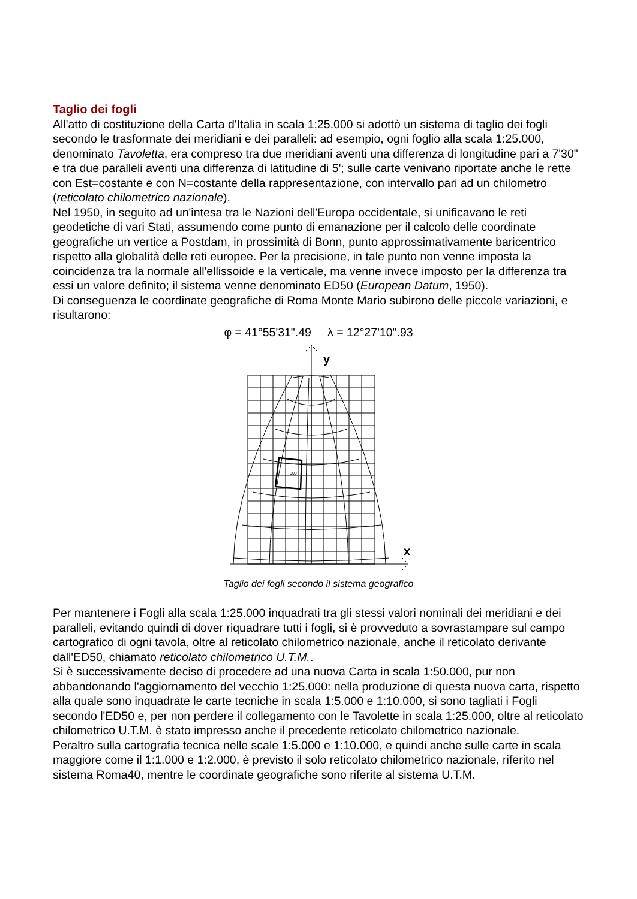Taglio dei fogli
All'atto di costituzione della Carta d'Italia in scala 1:25.000 si adottò un sistema di taglio dei fogli secondo le trasformate dei meridiani e dei paralleli: ad esempio, ogni foglio alla scala 1:25.000, denominato Tavoletta, era compreso tra due meridiani aventi una differenza di longitudine pari a 7'30" e tra due paralleli aventi una differenza di latitudine di 5'; sulle carte venivano riportate anche le rette con Est=costante e con N=costante della rappresentazione, con intervallo pari ad un chilometro (reticolato chilometrico nazionale).
Nel 1950, in seguito ad un'intesa tra le Nazioni dell'Europa occidentale, si unificavano le reti geodetiche di vari Stati, assumendo come punto di emanazione per il calcolo delle coordinate geografiche un vertice a Postdam, in prossimità di Bonn, punto approssimativamente baricentrico rispetto alla globalità delle reti europee. Per la precisione, in tale punto non venne imposta la coincidenza tra la normale all'ellissoide e la verticale, ma venne invece imposto per la differenza tra essi un valore definito; il sistema venne denominato ED50 (European Datum, 1950).
Di conseguenza le coordinate geografiche di Roma Monte Mario subirono delle piccole variazioni, e risultarono:
φ = 41°55'31".49 λ = 12°27'10".93
y
x
000
Taglio dei fogli secondo il sistema geografico
Per mantenere i Fogli alla scala 1:25.000 inquadrati tra gli stessi valori nominali dei meridiani e dei paralleli, evitando quindi di dover riquadrare tutti i fogli, si è provveduto a sovrastampare sul campo cartografico di ogni tavola, oltre al reticolato chilometrico nazionale, anche il reticolato derivante dall'ED50, chiamato reticolato chilometrico U.T.M..
Si è successivamente deciso di procedere ad una nuova Carta in scala 1:50.000, pur non abbandonando l'aggiornamento del vecchio 1:25.000: nella produzione di questa nuova carta, rispetto alla quale sono inquadrate le carte tecniche in scala 1:5.000 e 1:10.000, si sono tagliati i Fogli secondo l'ED50 e, per non perdere il collegamento con le Tavolette in scala 1:25.000, oltre al reticolato chilometrico U.T.M. è stato impresso anche il precedente reticolato chilometrico nazionale.
Peraltro sulla cartografia tecnica nelle scale 1:5.000 e 1:10.000, e quindi anche sulle carte in scala maggiore come il 1:1.000 e 1:2.000, è previsto il solo reticolato chilometrico nazionale, riferito nel sistema Roma40, mentre le coordinate geografiche sono riferite al sistema U.T.M.